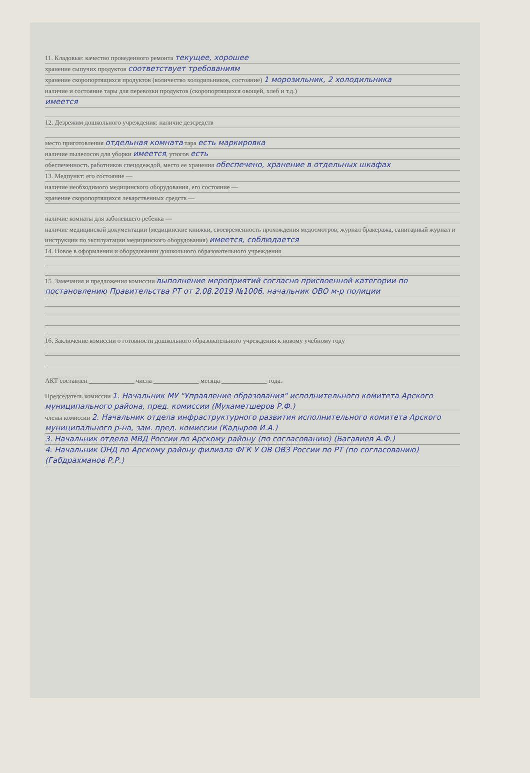11. Кладовые: качество проведенного ремонта текущее, хорошее
хранение сыпучих продуктов соответствует требованиям
хранение скоропортящихся продуктов (количество холодильников, состояние) 1 морозильник, 2 холодильника
наличие и состояние тары для перевозки продуктов (скоропортящихся овощей, хлеб и т.д.)
имеется
12. Дезрежим дошкольного учреждения: наличие дезсредств
место приготовления отдельная комната тара есть маркировка
наличие пылесосов для уборки имеется, утюгов есть
обеспеченность работников спецодеждой, место ее хранения обеспечено, хранение в отдельных шкафах
13. Медпункт: его состояние —
наличие необходимого медицинского оборудования, его состояние —
хранение скоропортящихся лекарственных средств —
наличие комнаты для заболевшего ребенка —
наличие медицинской документации (медицинские книжки, своевременность прохождения медосмотров, журнал бракеража, санитарный журнал и инструкции по эксплуатации медицинского оборудования) имеется, соблюдается
14. Новое в оформлении и оборудовании дошкольного образовательного учреждения
15. Замечания и предложения комиссии выполнение мероприятий согласно присвоенной категории по постановлению Правительства РТ от 2.08.2019 №1006. начальник ОВО м-р полиции
16. Заключение комиссии о готовности дошкольного образовательного учреждения к новому учебному году
АКТ составлен ______________ числа ______________ месяца ______________ года.
Председатель комиссии 1. Начальник МУ "Управление образования" исполнительного комитета Арского муниципального района, пред. комиссии (Мухаметшеров Р.Ф.)
члены комиссии 2. Начальник отдела инфраструктурного развития исполнительного комитета Арского муниципального р-на, зам. пред. комиссии (Кадыров И.А.)
3. Начальник отдела МВД России по Арскому району (по согласованию) (Багавиев А.Ф.)
4. Начальник ОНД по Арскому району филиала ФГК У ОВ ОВЗ России по РТ (по согласованию) (Габдрахманов Р.Р.)